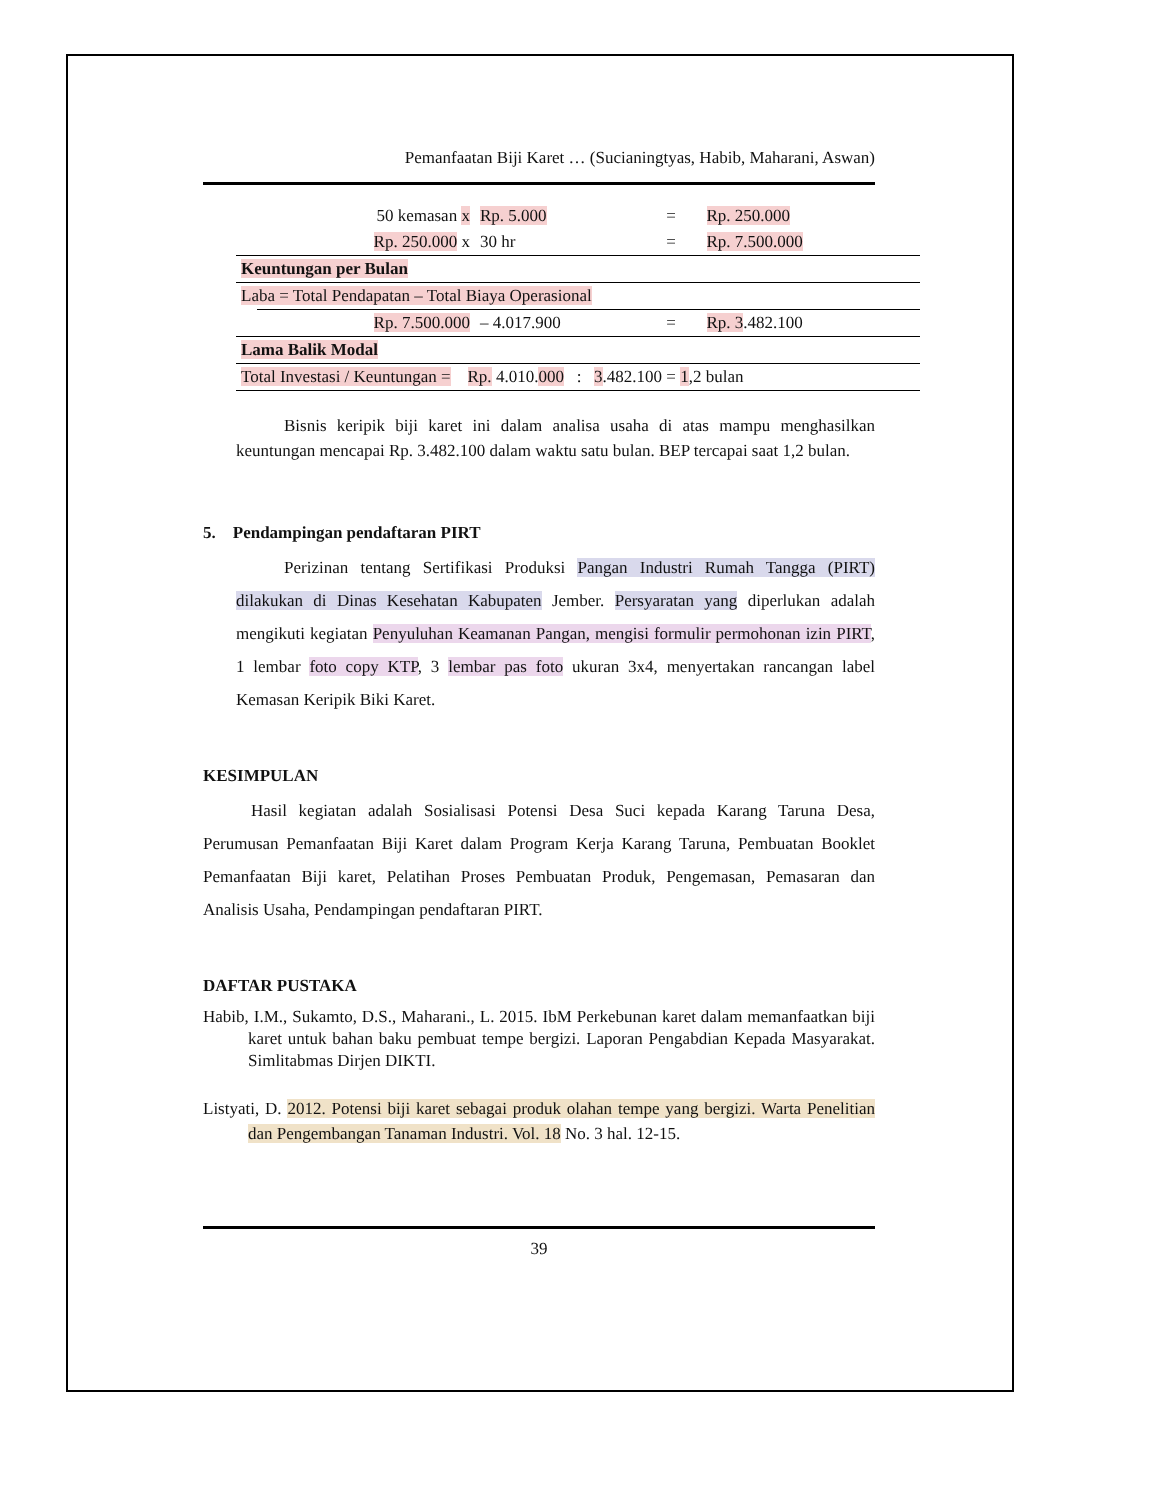Pemanfaatan Biji Karet … (Sucianingtyas, Habib, Maharani, Aswan)
| | 50 kemasan x | Rp. 5.000 | = | Rp. 250.000 |
| | Rp. 250.000 x | 30 hr | = | Rp. 7.500.000 |
| Keuntungan per Bulan | | | | |
| Laba = Total Pendapatan – Total Biaya Operasional | | | | |
| | Rp. 7.500.000 | – 4.017.900 | = | Rp. 3 .482.100 |
| Lama Balik Modal | | | | |
| Total Investasi / Keuntungan = Rp. 4.010. 000 : 3 .482.100 = 1 ,2 bulan | | | | |
Bisnis keripik biji karet ini dalam analisa usaha di atas mampu menghasilkan keuntungan mencapai Rp. 3.482.100 dalam waktu satu bulan. BEP tercapai saat 1,2 bulan.
5. Pendampingan pendaftaran PIRT
Perizinan tentang Sertifikasi Produksi Pangan Industri Rumah Tangga (PIRT) dilakukan di Dinas Kesehatan Kabupaten Jember. Persyaratan yang diperlukan adalah mengikuti kegiatan Penyuluhan Keamanan Pangan, mengisi formulir permohonan izin PIRT, 1 lembar foto copy KTP, 3 lembar pas foto ukuran 3x4, menyertakan rancangan label Kemasan Keripik Biki Karet.
KESIMPULAN
Hasil kegiatan adalah Sosialisasi Potensi Desa Suci kepada Karang Taruna Desa, Perumusan Pemanfaatan Biji Karet dalam Program Kerja Karang Taruna, Pembuatan Booklet Pemanfaatan Biji karet, Pelatihan Proses Pembuatan Produk, Pengemasan, Pemasaran dan Analisis Usaha, Pendampingan pendaftaran PIRT.
DAFTAR PUSTAKA
Habib, I.M., Sukamto, D.S., Maharani., L. 2015. IbM Perkebunan karet dalam memanfaatkan biji karet untuk bahan baku pembuat tempe bergizi. Laporan Pengabdian Kepada Masyarakat. Simlitabmas Dirjen DIKTI.
Listyati, D. 2012. Potensi biji karet sebagai produk olahan tempe yang bergizi. Warta Penelitian dan Pengembangan Tanaman Industri. Vol. 18 No. 3 hal. 12-15.
39